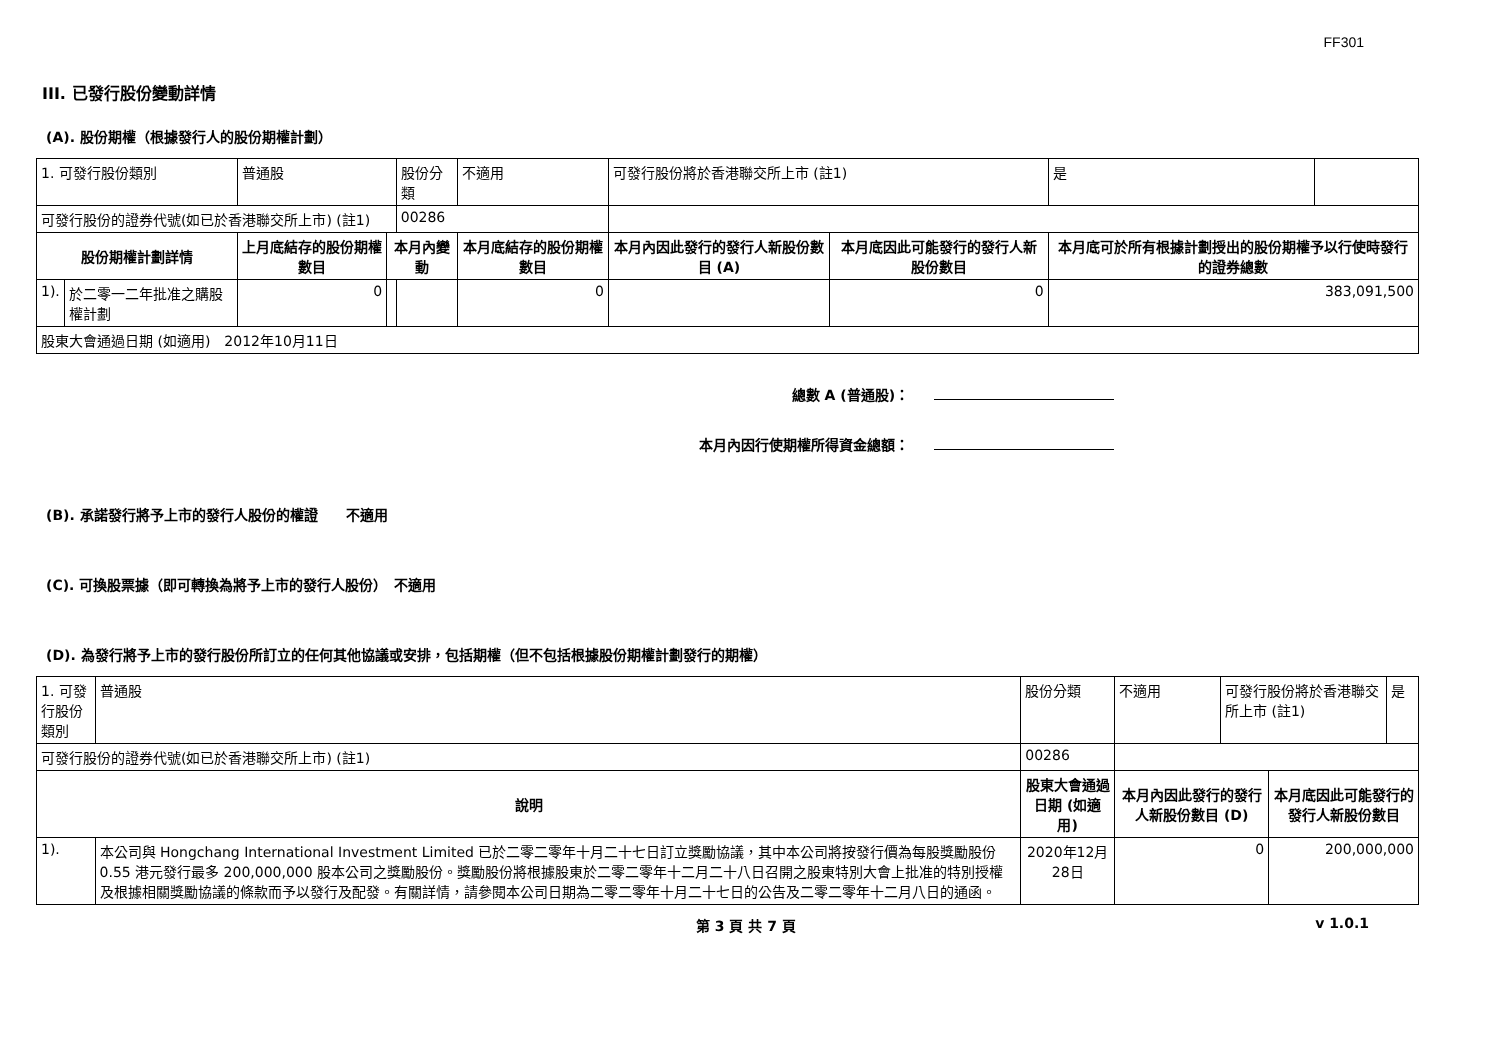FF301
III. 已發行股份變動詳情
(A). 股份期權（根據發行人的股份期權計劃）
| 1. 可發行股份類別 | | 普通股 | | 股份分類 | 不適用 | 可發行股份將於香港聯交所上市 (註1) | | 是 | |
| 可發行股份的證券代號(如已於香港聯交所上市) (註1) | | | | 00286 | | | | | |
| 股份期權計劃詳情 | | 上月底結存的股份期權數目 | 本月內變動 | | 本月底結存的股份期權數目 | 本月內因此發行的發行人新股份數目 (A) | 本月底因此可能發行的發行人新股份數目 | 本月底可於所有根據計劃授出的股份期權予以行使時發行的證券總數 | |
| 1). | 於二零一二年批准之購股權計劃 | 0 | | | 0 | | 0 | 383,091,500 | |
| 股東大會通過日期 (如適用) 2012年10月11日 | | | | | | | | | |
總數 A (普通股)：
本月內因行使期權所得資金總額：
(B). 承諾發行將予上市的發行人股份的權證　　不適用
(C). 可換股票據（即可轉換為將予上市的發行人股份）　不適用
(D). 為發行將予上市的發行股份所訂立的任何其他協議或安排，包括期權（但不包括根據股份期權計劃發行的期權）
| 1. 可發行股份類別 | | 普通股 | 股份分類 | 不適用 | 可發行股份將於香港聯交所上市 (註1) | | 是 |
| 可發行股份的證券代號(如已於香港聯交所上市) (註1) | | | 00286 | | | | |
| 說明 | | | 股東大會通過日期 (如適用) | 本月內因此發行的發行人新股份數目 (D) | | 本月底因此可能發行的發行人新股份數目 | |
| 1). | 本公司與 Hongchang International Investment Limited 已於二零二零年十月二十七日訂立獎勵協議，其中本公司將按發行價為每股獎勵股份 0.55 港元發行最多 200,000,000 股本公司之獎勵股份。獎勵股份將根據股東於二零二零年十二月二十八日召開之股東特別大會上批准的特別授權及根據相關獎勵協議的條款而予以發行及配發。有關詳情，請參閱本公司日期為二零二零年十月二十七日的公告及二零二零年十二月八日的通函。 | | 2020年12月28日 | 0 | | 200,000,000 | |
第 3 頁 共 7 頁 v 1.0.1